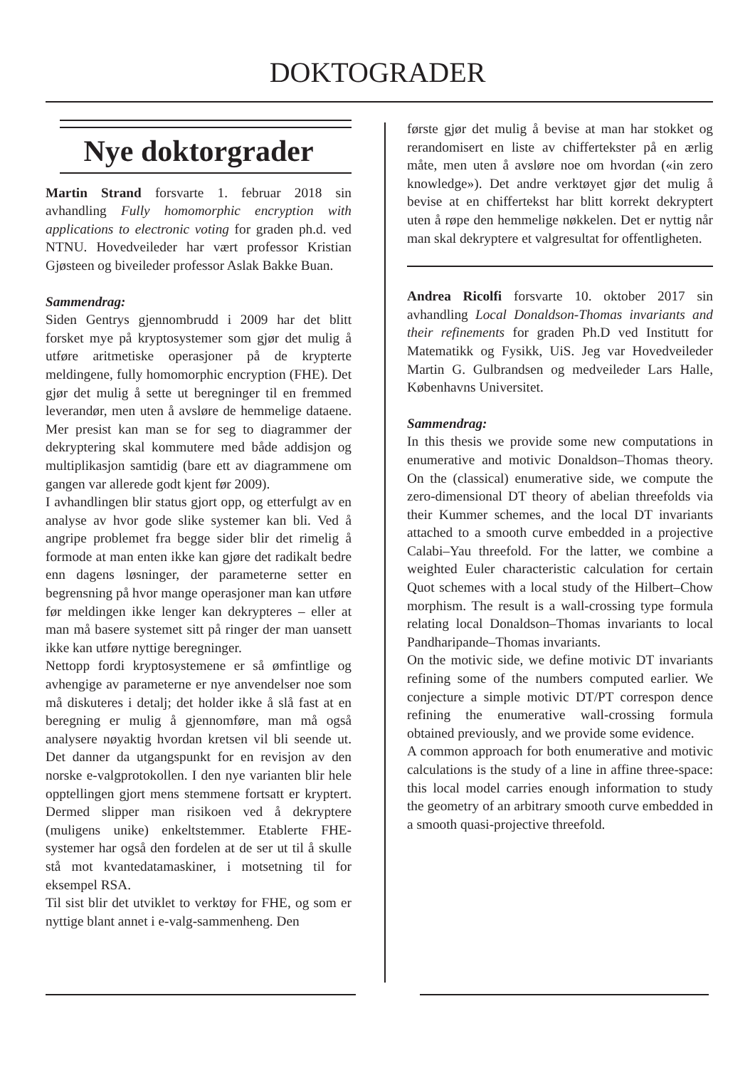DOKTOGRADER
Nye doktorgrader
Martin Strand forsvarte 1. februar 2018 sin avhandling Fully homomorphic encryption with applications to electronic voting for graden ph.d. ved NTNU. Hovedveileder har vært professor Kristian Gjøsteen og biveileder professor Aslak Bakke Buan.
Sammendrag:
Siden Gentrys gjennombrudd i 2009 har det blitt forsket mye på kryptosystemer som gjør det mulig å utføre aritmetiske operasjoner på de krypterte meldingene, fully homomorphic encryption (FHE). Det gjør det mulig å sette ut beregninger til en fremmed leverandør, men uten å avsløre de hemmelige dataene. Mer presist kan man se for seg to diagrammer der dekryptering skal kommutere med både addisjon og multiplikasjon samtidig (bare ett av diagrammene om gangen var allerede godt kjent før 2009).
I avhandlingen blir status gjort opp, og etterfulgt av en analyse av hvor gode slike systemer kan bli. Ved å angripe problemet fra begge sider blir det rimelig å formode at man enten ikke kan gjøre det radikalt bedre enn dagens løsninger, der parameterne setter en begrensning på hvor mange operasjoner man kan utføre før meldingen ikke lenger kan dekrypteres – eller at man må basere systemet sitt på ringer der man uansett ikke kan utføre nyttige beregninger.
Nettopp fordi kryptosystemene er så ømfintlige og avhengige av parameterne er nye anvendelser noe som må diskuteres i detalj; det holder ikke å slå fast at en beregning er mulig å gjennomføre, man må også analysere nøyaktig hvordan kretsen vil bli seende ut. Det danner da utgangspunkt for en revisjon av den norske e-valgprotokollen. I den nye varianten blir hele opptellingen gjort mens stemmene fortsatt er kryptert. Dermed slipper man risikoen ved å dekryptere (muligens unike) enkeltstemmer. Etablerte FHE-systemer har også den fordelen at de ser ut til å skulle stå mot kvantedatamaskiner, i motsetning til for eksempel RSA.
Til sist blir det utviklet to verktøy for FHE, og som er nyttige blant annet i e-valg-sammenheng. Den
første gjør det mulig å bevise at man har stokket og rerandomisert en liste av chiffertekster på en ærlig måte, men uten å avsløre noe om hvordan («in zero knowledge»). Det andre verktøyet gjør det mulig å bevise at en chiffertekst har blitt korrekt dekryptert uten å røpe den hemmelige nøkkelen. Det er nyttig når man skal dekryptere et valgresultat for offentligheten.
Andrea Ricolfi forsvarte 10. oktober 2017 sin avhandling Local Donaldson-Thomas invariants and their refinements for graden Ph.D ved Institutt for Matematikk og Fysikk, UiS. Jeg var Hovedveileder Martin G. Gulbrandsen og medveileder Lars Halle, Københavns Universitet.
Sammendrag:
In this thesis we provide some new computations in enumerative and motivic Donaldson–Thomas theory. On the (classical) enumerative side, we compute the zero-dimensional DT theory of abelian threefolds via their Kummer schemes, and the local DT invariants attached to a smooth curve embedded in a projective Calabi–Yau threefold. For the latter, we combine a weighted Euler characteristic calculation for certain Quot schemes with a local study of the Hilbert–Chow morphism. The result is a wall-crossing type formula relating local Donaldson–Thomas invariants to local Pandharipande–Thomas invariants.
On the motivic side, we define motivic DT invariants refining some of the numbers computed earlier. We conjecture a simple motivic DT/PT correspon dence refining the enumerative wall-crossing formula obtained previously, and we provide some evidence.
A common approach for both enumerative and motivic calculations is the study of a line in affine three-space: this local model carries enough information to study the geometry of an arbitrary smooth curve embedded in a smooth quasi-projective threefold.